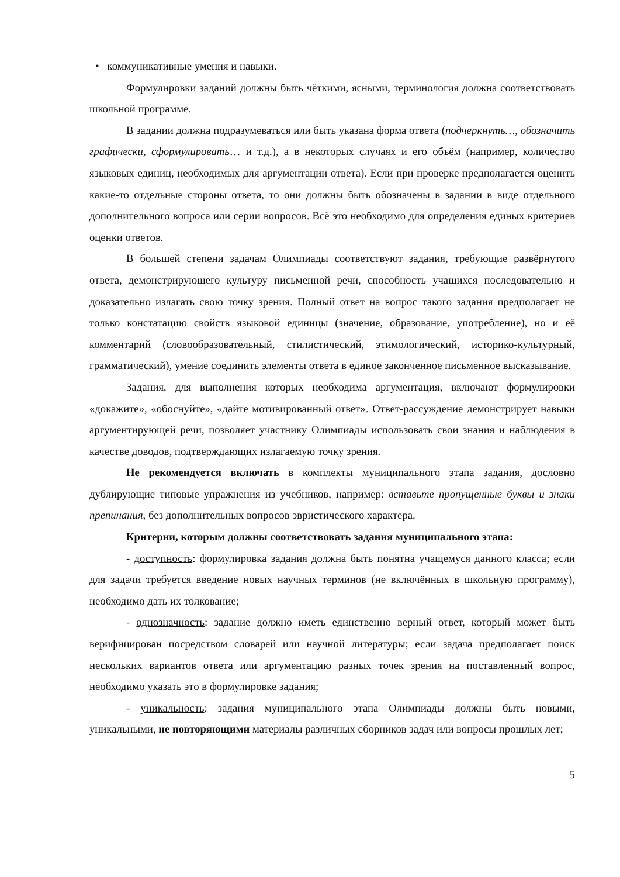• коммуникативные умения и навыки.
Формулировки заданий должны быть чёткими, ясными, терминология должна соответствовать школьной программе.
В задании должна подразумеваться или быть указана форма ответа (подчеркнуть…, обозначить графически, сформулировать… и т.д.), а в некоторых случаях и его объём (например, количество языковых единиц, необходимых для аргументации ответа). Если при проверке предполагается оценить какие-то отдельные стороны ответа, то они должны быть обозначены в задании в виде отдельного дополнительного вопроса или серии вопросов. Всё это необходимо для определения единых критериев оценки ответов.
В большей степени задачам Олимпиады соответствуют задания, требующие развёрнутого ответа, демонстрирующего культуру письменной речи, способность учащихся последовательно и доказательно излагать свою точку зрения. Полный ответ на вопрос такого задания предполагает не только констатацию свойств языковой единицы (значение, образование, употребление), но и её комментарий (словообразовательный, стилистический, этимологический, историко-культурный, грамматический), умение соединить элементы ответа в единое законченное письменное высказывание.
Задания, для выполнения которых необходима аргументация, включают формулировки «докажите», «обоснуйте», «дайте мотивированный ответ». Ответ-рассуждение демонстрирует навыки аргументирующей речи, позволяет участнику Олимпиады использовать свои знания и наблюдения в качестве доводов, подтверждающих излагаемую точку зрения.
Не рекомендуется включать в комплекты муниципального этапа задания, дословно дублирующие типовые упражнения из учебников, например: вставьте пропущенные буквы и знаки препинания, без дополнительных вопросов эвристического характера.
Критерии, которым должны соответствовать задания муниципального этапа:
- доступность: формулировка задания должна быть понятна учащемуся данного класса; если для задачи требуется введение новых научных терминов (не включённых в школьную программу), необходимо дать их толкование;
- однозначность: задание должно иметь единственно верный ответ, который может быть верифицирован посредством словарей или научной литературы; если задача предполагает поиск нескольких вариантов ответа или аргументацию разных точек зрения на поставленный вопрос, необходимо указать это в формулировке задания;
- уникальность: задания муниципального этапа Олимпиады должны быть новыми, уникальными, не повторяющими материалы различных сборников задач или вопросы прошлых лет;
5